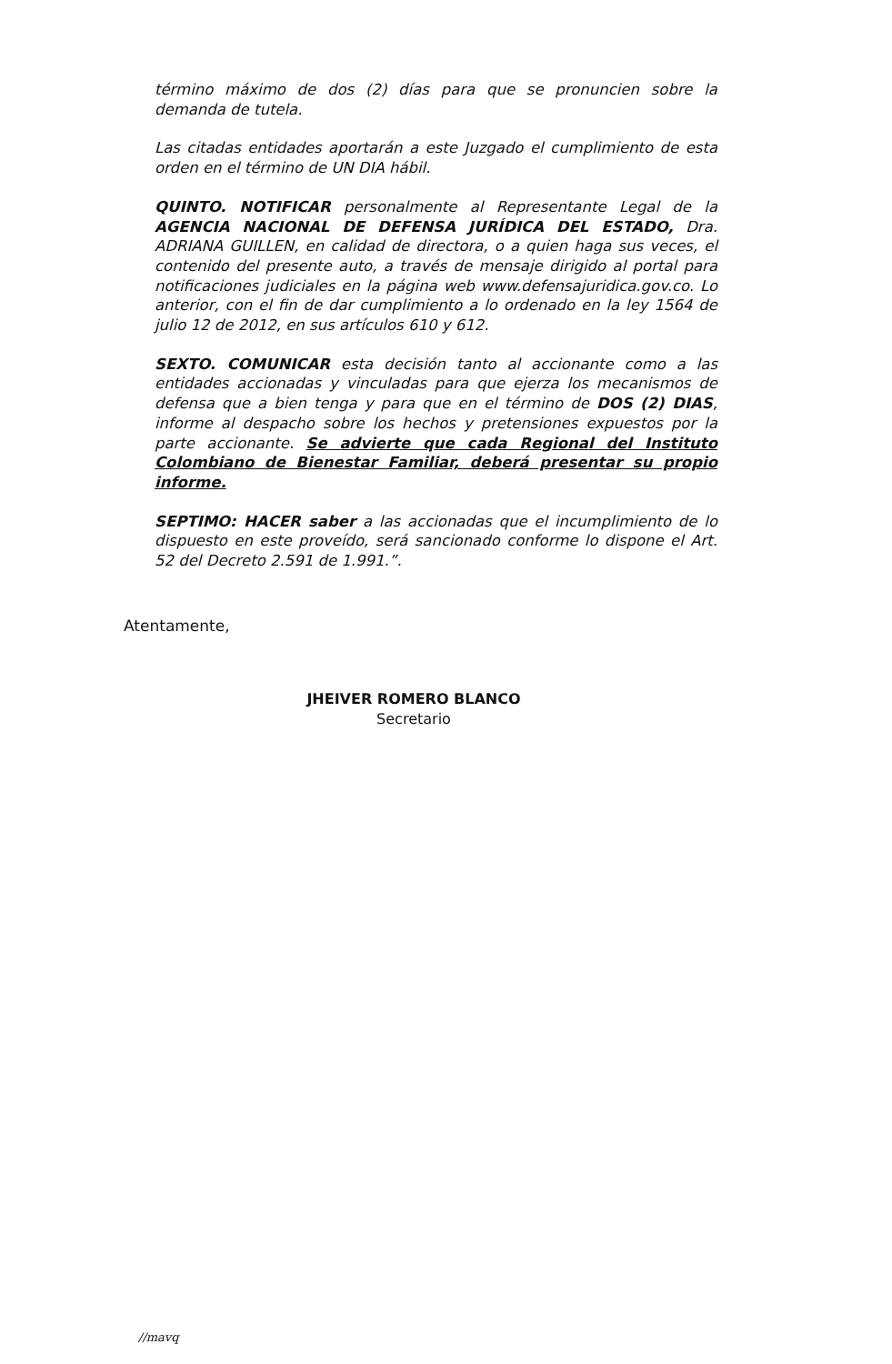término máximo de dos (2) días para que se pronuncien sobre la demanda de tutela.
Las citadas entidades aportarán a este Juzgado el cumplimiento de esta orden en el término de UN DIA hábil.
QUINTO. NOTIFICAR personalmente al Representante Legal de la AGENCIA NACIONAL DE DEFENSA JURÍDICA DEL ESTADO, Dra. ADRIANA GUILLEN, en calidad de directora, o a quien haga sus veces, el contenido del presente auto, a través de mensaje dirigido al portal para notificaciones judiciales en la página web www.defensajuridica.gov.co. Lo anterior, con el fin de dar cumplimiento a lo ordenado en la ley 1564 de julio 12 de 2012, en sus artículos 610 y 612.
SEXTO. COMUNICAR esta decisión tanto al accionante como a las entidades accionadas y vinculadas para que ejerza los mecanismos de defensa que a bien tenga y para que en el término de DOS (2) DIAS, informe al despacho sobre los hechos y pretensiones expuestos por la parte accionante. Se advierte que cada Regional del Instituto Colombiano de Bienestar Familiar, deberá presentar su propio informe.
SEPTIMO: HACER saber a las accionadas que el incumplimiento de lo dispuesto en este proveído, será sancionado conforme lo dispone el Art. 52 del Decreto 2.591 de 1.991.”.
Atentamente,
JHEIVER ROMERO BLANCO
Secretario
//mavq